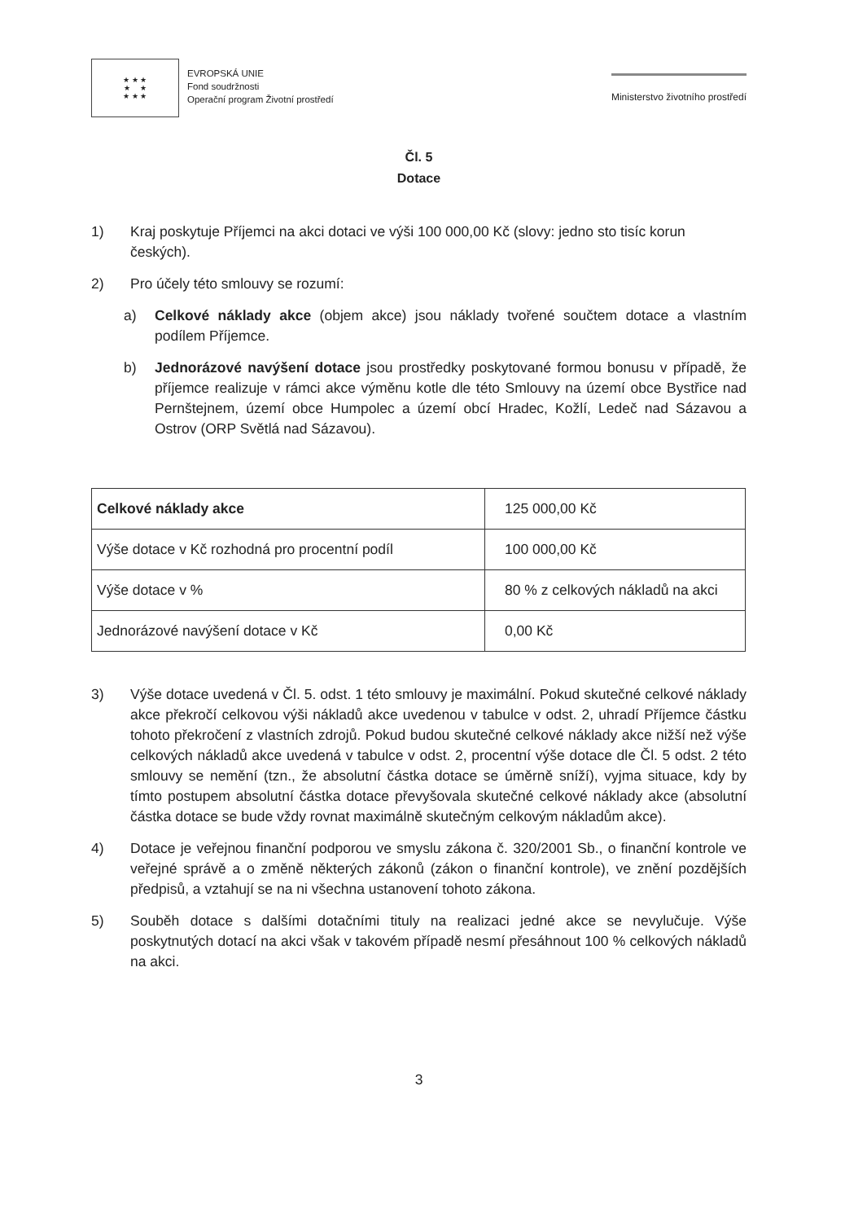★ ★ ★
★ ★
★ ★ ★
EVROPSKÁ UNIE
Fond soudržnosti
Operační program Životní prostředí
Ministerstvo životního prostředí
Čl. 5
Dotace
1) Kraj poskytuje Příjemci na akci dotaci ve výši 100 000,00 Kč (slovy: jedno sto tisíc korun českých).
2) Pro účely této smlouvy se rozumí:
a) Celkové náklady akce (objem akce) jsou náklady tvořené součtem dotace a vlastním podílem Příjemce.
b) Jednorázové navýšení dotace jsou prostředky poskytované formou bonusu v případě, že příjemce realizuje v rámci akce výměnu kotle dle této Smlouvy na území obce Bystřice nad Pernštejnem, území obce Humpolec a území obcí Hradec, Kožlí, Ledeč nad Sázavou a Ostrov (ORP Světlá nad Sázavou).
| Celkové náklady akce | 125 000,00 Kč |
| Výše dotace v Kč rozhodná pro procentní podíl | 100 000,00 Kč |
| Výše dotace v % | 80 % z celkových nákladů na akci |
| Jednorázové navýšení dotace v Kč | 0,00 Kč |
3) Výše dotace uvedená v Čl. 5. odst. 1 této smlouvy je maximální. Pokud skutečné celkové náklady akce překročí celkovou výši nákladů akce uvedenou v tabulce v odst. 2, uhradí Příjemce částku tohoto překročení z vlastních zdrojů. Pokud budou skutečné celkové náklady akce nižší než výše celkových nákladů akce uvedená v tabulce v odst. 2, procentní výše dotace dle Čl. 5 odst. 2 této smlouvy se nemění (tzn., že absolutní částka dotace se úměrně sníží), vyjma situace, kdy by tímto postupem absolutní částka dotace převyšovala skutečné celkové náklady akce (absolutní částka dotace se bude vždy rovnat maximálně skutečným celkovým nákladům akce).
4) Dotace je veřejnou finanční podporou ve smyslu zákona č. 320/2001 Sb., o finanční kontrole ve veřejné správě a o změně některých zákonů (zákon o finanční kontrole), ve znění pozdějších předpisů, a vztahují se na ni všechna ustanovení tohoto zákona.
5) Souběh dotace s dalšími dotačními tituly na realizaci jedné akce se nevylučuje. Výše poskytnutých dotací na akci však v takovém případě nesmí přesáhnout 100 % celkových nákladů na akci.
3